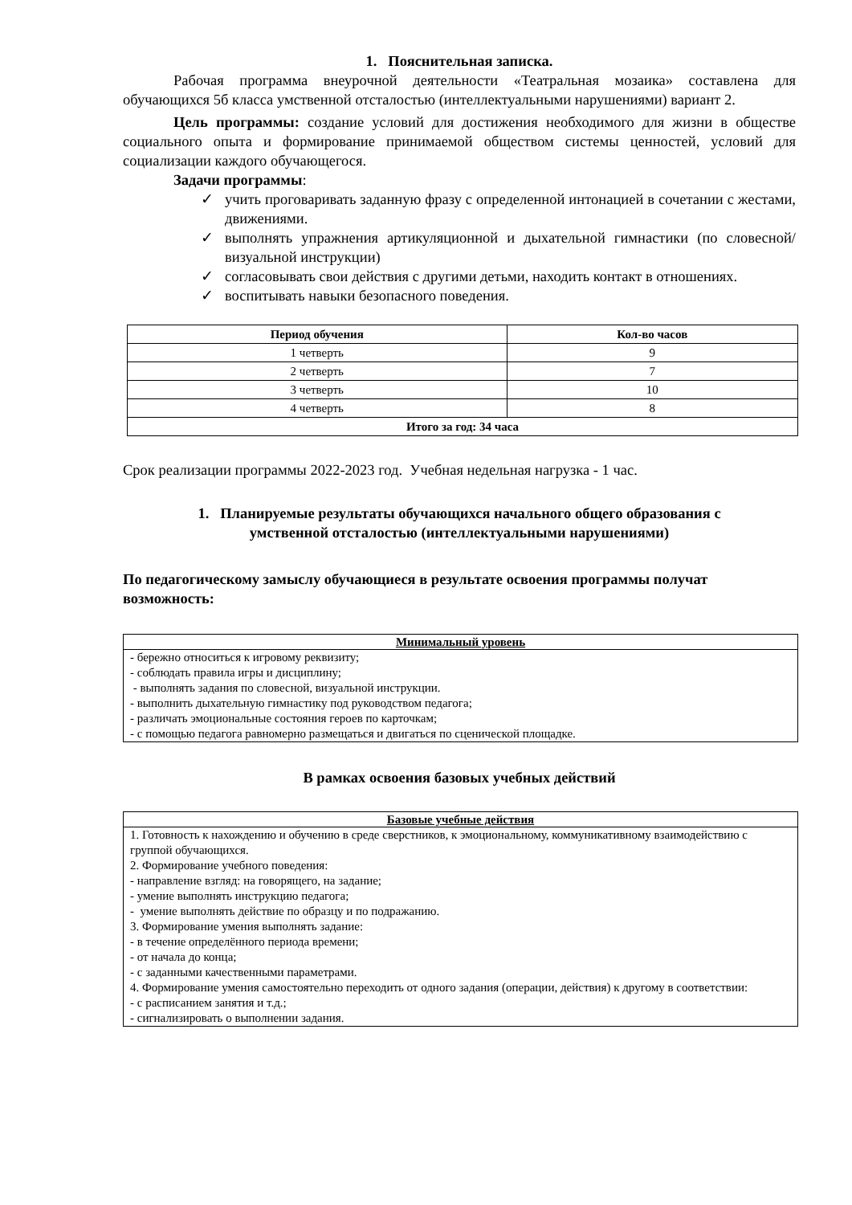1. Пояснительная записка.
Рабочая программа внеурочной деятельности «Театральная мозаика» составлена для обучающихся 5б класса умственной отсталостью (интеллектуальными нарушениями) вариант 2.
Цель программы: создание условий для достижения необходимого для жизни в обществе социального опыта и формирование принимаемой обществом системы ценностей, условий для социализации каждого обучающегося.
Задачи программы:
✓ учить проговаривать заданную фразу с определенной интонацией в сочетании с жестами, движениями.
✓ выполнять упражнения артикуляционной и дыхательной гимнастики (по словесной/визуальной инструкции)
✓ согласовывать свои действия с другими детьми, находить контакт в отношениях.
✓ воспитывать навыки безопасного поведения.
| Период обучения | Кол-во часов |
| --- | --- |
| 1 четверть | 9 |
| 2 четверть | 7 |
| 3 четверть | 10 |
| 4 четверть | 8 |
| Итого за год: 34 часа | |
Срок реализации программы 2022-2023 год. Учебная недельная нагрузка - 1 час.
1. Планируемые результаты обучающихся начального общего образования с
умственной отсталостью (интеллектуальными нарушениями)
По педагогическому замыслу обучающиеся в результате освоения программы получат возможность:
| Минимальный уровень |
| --- |
| - бережно относиться к игровому реквизиту; - соблюдать правила игры и дисциплину; - выполнять задания по словесной, визуальной инструкции. - выполнить дыхательную гимнастику под руководством педагога; - различать эмоциональные состояния героев по карточкам; - с помощью педагога равномерно размещаться и двигаться по сценической площадке. |
В рамках освоения базовых учебных действий
| Базовые учебные действия |
| --- |
| 1. Готовность к нахождению и обучению в среде сверстников, к эмоциональному, коммуникативному взаимодействию с группой обучающихся. 2. Формирование учебного поведения: - направление взгляд: на говорящего, на задание; - умение выполнять инструкцию педагога; - умение выполнять действие по образцу и по подражанию. 3. Формирование умения выполнять задание: - в течение определённого периода времени; - от начала до конца; - с заданными качественными параметрами. 4. Формирование умения самостоятельно переходить от одного задания (операции, действия) к другому в соответствии: - с расписанием занятия и т.д.; - сигнализировать о выполнении задания. |